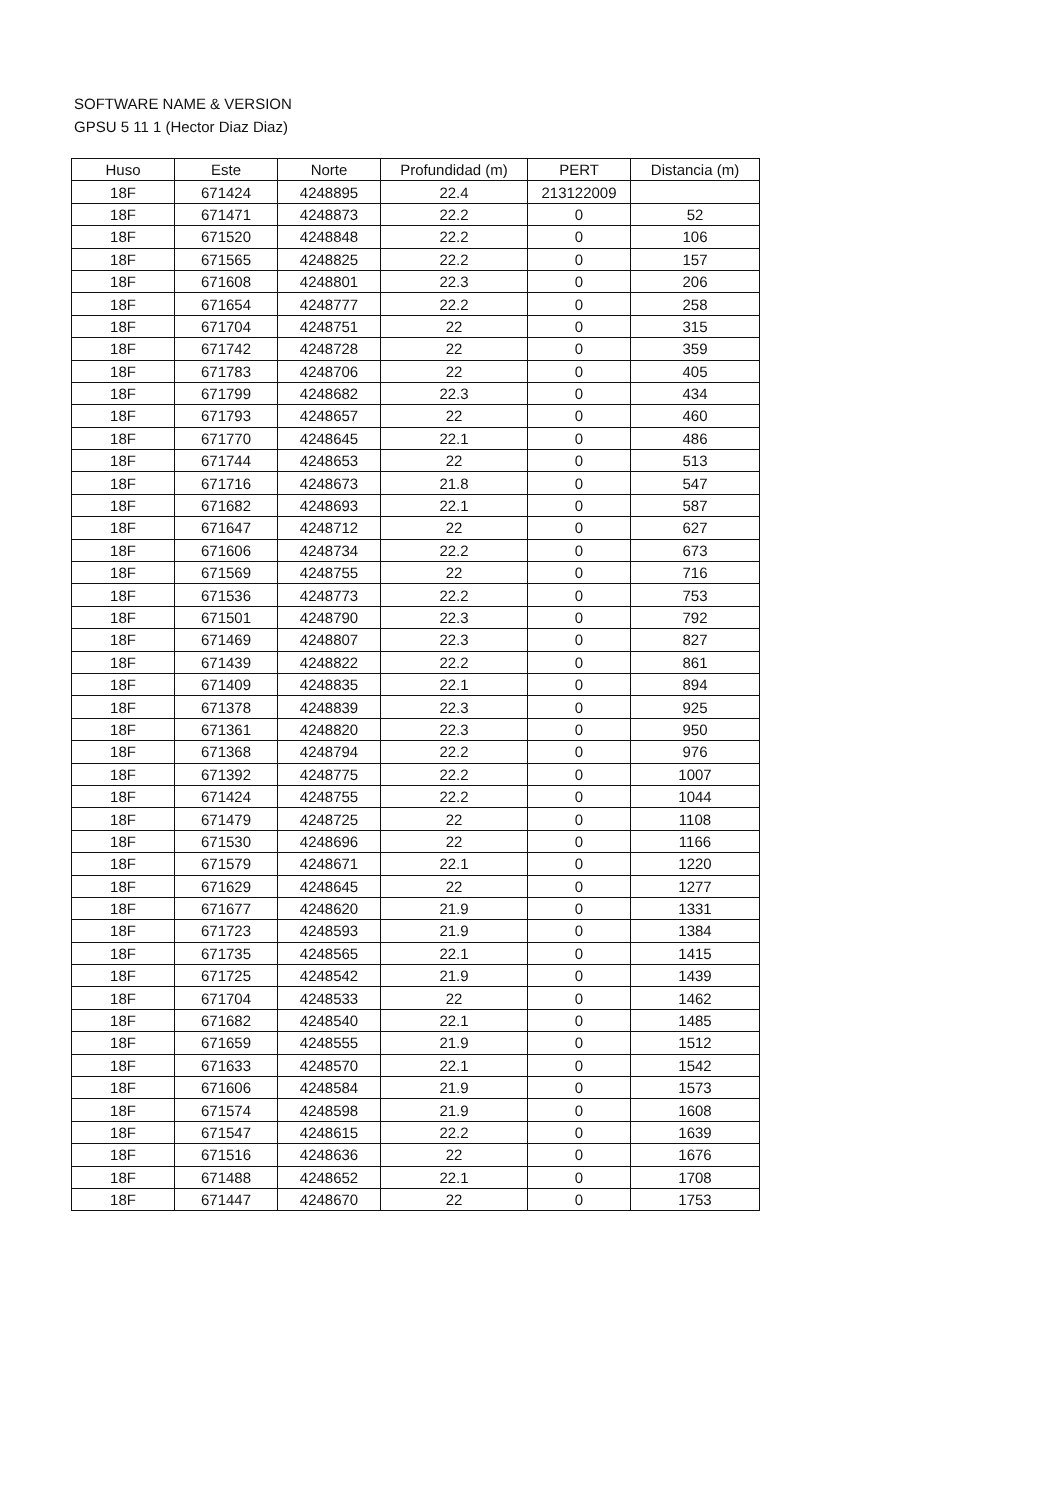SOFTWARE NAME & VERSION
GPSU 5 11 1 (Hector Diaz Diaz)
| Huso | Este | Norte | Profundidad (m) | PERT | Distancia (m) |
| --- | --- | --- | --- | --- | --- |
| 18F | 671424 | 4248895 | 22.4 | 213122009 | |
| 18F | 671471 | 4248873 | 22.2 | 0 | 52 |
| 18F | 671520 | 4248848 | 22.2 | 0 | 106 |
| 18F | 671565 | 4248825 | 22.2 | 0 | 157 |
| 18F | 671608 | 4248801 | 22.3 | 0 | 206 |
| 18F | 671654 | 4248777 | 22.2 | 0 | 258 |
| 18F | 671704 | 4248751 | 22 | 0 | 315 |
| 18F | 671742 | 4248728 | 22 | 0 | 359 |
| 18F | 671783 | 4248706 | 22 | 0 | 405 |
| 18F | 671799 | 4248682 | 22.3 | 0 | 434 |
| 18F | 671793 | 4248657 | 22 | 0 | 460 |
| 18F | 671770 | 4248645 | 22.1 | 0 | 486 |
| 18F | 671744 | 4248653 | 22 | 0 | 513 |
| 18F | 671716 | 4248673 | 21.8 | 0 | 547 |
| 18F | 671682 | 4248693 | 22.1 | 0 | 587 |
| 18F | 671647 | 4248712 | 22 | 0 | 627 |
| 18F | 671606 | 4248734 | 22.2 | 0 | 673 |
| 18F | 671569 | 4248755 | 22 | 0 | 716 |
| 18F | 671536 | 4248773 | 22.2 | 0 | 753 |
| 18F | 671501 | 4248790 | 22.3 | 0 | 792 |
| 18F | 671469 | 4248807 | 22.3 | 0 | 827 |
| 18F | 671439 | 4248822 | 22.2 | 0 | 861 |
| 18F | 671409 | 4248835 | 22.1 | 0 | 894 |
| 18F | 671378 | 4248839 | 22.3 | 0 | 925 |
| 18F | 671361 | 4248820 | 22.3 | 0 | 950 |
| 18F | 671368 | 4248794 | 22.2 | 0 | 976 |
| 18F | 671392 | 4248775 | 22.2 | 0 | 1007 |
| 18F | 671424 | 4248755 | 22.2 | 0 | 1044 |
| 18F | 671479 | 4248725 | 22 | 0 | 1108 |
| 18F | 671530 | 4248696 | 22 | 0 | 1166 |
| 18F | 671579 | 4248671 | 22.1 | 0 | 1220 |
| 18F | 671629 | 4248645 | 22 | 0 | 1277 |
| 18F | 671677 | 4248620 | 21.9 | 0 | 1331 |
| 18F | 671723 | 4248593 | 21.9 | 0 | 1384 |
| 18F | 671735 | 4248565 | 22.1 | 0 | 1415 |
| 18F | 671725 | 4248542 | 21.9 | 0 | 1439 |
| 18F | 671704 | 4248533 | 22 | 0 | 1462 |
| 18F | 671682 | 4248540 | 22.1 | 0 | 1485 |
| 18F | 671659 | 4248555 | 21.9 | 0 | 1512 |
| 18F | 671633 | 4248570 | 22.1 | 0 | 1542 |
| 18F | 671606 | 4248584 | 21.9 | 0 | 1573 |
| 18F | 671574 | 4248598 | 21.9 | 0 | 1608 |
| 18F | 671547 | 4248615 | 22.2 | 0 | 1639 |
| 18F | 671516 | 4248636 | 22 | 0 | 1676 |
| 18F | 671488 | 4248652 | 22.1 | 0 | 1708 |
| 18F | 671447 | 4248670 | 22 | 0 | 1753 |